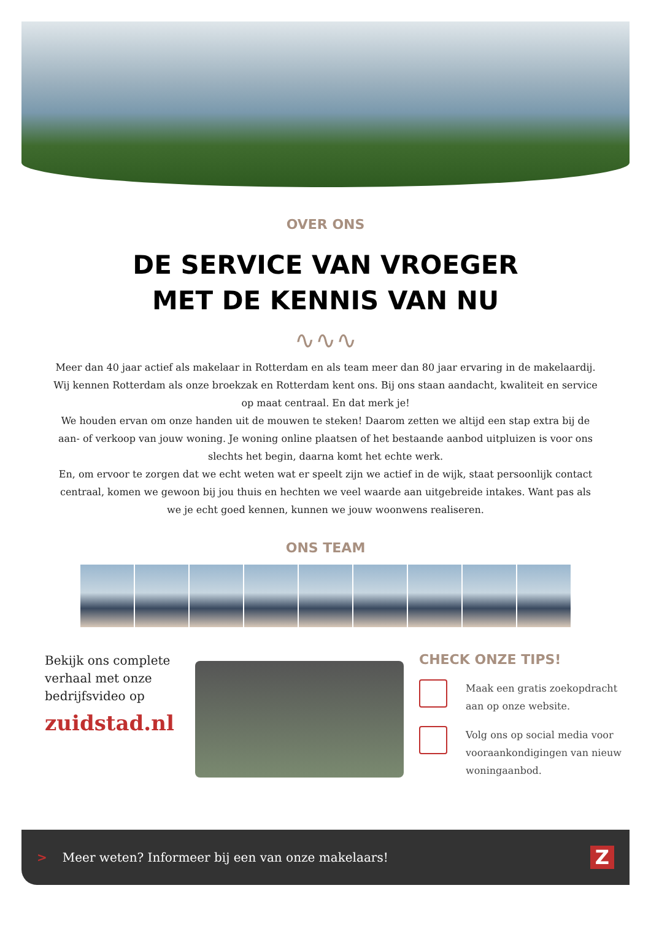OVER ONS
DE SERVICE VAN VROEGER
MET DE KENNIS VAN NU
∿∿∿
Meer dan 40 jaar actief als makelaar in Rotterdam en als team meer dan 80 jaar ervaring in de makelaardij. Wij kennen Rotterdam als onze broekzak en Rotterdam kent ons. Bij ons staan aandacht, kwaliteit en service op maat centraal. En dat merk je!
We houden ervan om onze handen uit de mouwen te steken! Daarom zetten we altijd een stap extra bij de aan- of verkoop van jouw woning. Je woning online plaatsen of het bestaande aanbod uitpluizen is voor ons slechts het begin, daarna komt het echte werk.
En, om ervoor te zorgen dat we echt weten wat er speelt zijn we actief in de wijk, staat persoonlijk contact centraal, komen we gewoon bij jou thuis en hechten we veel waarde aan uitgebreide intakes. Want pas als we je echt goed kennen, kunnen we jouw woonwens realiseren.
ONS TEAM
Bekijk ons complete verhaal met onze bedrijfsvideo op
zuidstad.nl
CHECK ONZE TIPS!
Maak een gratis zoekopdracht aan op onze website.
Volg ons op social media voor vooraankondigingen van nieuw woningaanbod.
> Meer weten? Informeer bij een van onze makelaars! Z